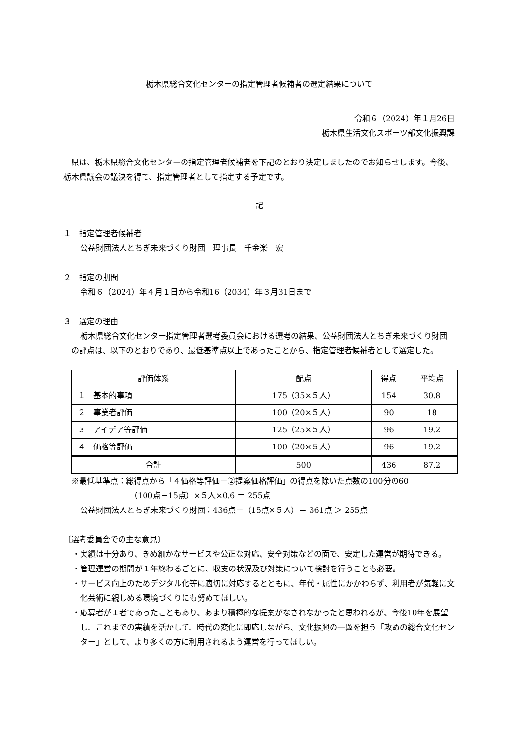栃木県総合文化センターの指定管理者候補者の選定結果について
令和６（2024）年１月26日
栃木県生活文化スポーツ部文化振興課
県は、栃木県総合文化センターの指定管理者候補者を下記のとおり決定しましたのでお知らせします。今後、栃木県議会の議決を得て、指定管理者として指定する予定です。
記
１　指定管理者候補者
公益財団法人とちぎ未来づくり財団　理事長　千金楽　宏
２　指定の期間
令和６（2024）年４月１日から令和16（2034）年３月31日まで
３　選定の理由
栃木県総合文化センター指定管理者選考委員会における選考の結果、公益財団法人とちぎ未来づくり財団の評点は、以下のとおりであり、最低基準点以上であったことから、指定管理者候補者として選定した。
| 評価体系 | 配点 | 得点 | 平均点 |
| --- | --- | --- | --- |
| １ 基本的事項 | 175（35×５人） | 154 | 30.8 |
| ２ 事業者評価 | 100（20×５人） | 90 | 18 |
| ３ アイデア等評価 | 125（25×５人） | 96 | 19.2 |
| ４ 価格等評価 | 100（20×５人） | 96 | 19.2 |
| 合計 | 500 | 436 | 87.2 |
※最低基準点：総得点から「４価格等評価－②提案価格評価」の得点を除いた点数の100分の60
（100点－15点）×５人×0.6 ＝ 255点
公益財団法人とちぎ未来づくり財団：436点－（15点×５人）＝ 361点 ＞ 255点
〔選考委員会での主な意見〕
・実績は十分あり、きめ細かなサービスや公正な対応、安全対策などの面で、安定した運営が期待できる。
・管理運営の期間が１年終わるごとに、収支の状況及び対策について検討を行うことも必要。
・サービス向上のためデジタル化等に適切に対応するとともに、年代・属性にかかわらず、利用者が気軽に文化芸術に親しめる環境づくりにも努めてほしい。
・応募者が１者であったこともあり、あまり積極的な提案がなされなかったと思われるが、今後10年を展望し、これまでの実績を活かして、時代の変化に即応しながら、文化振興の一翼を担う「攻めの総合文化センター」として、より多くの方に利用されるよう運営を行ってほしい。